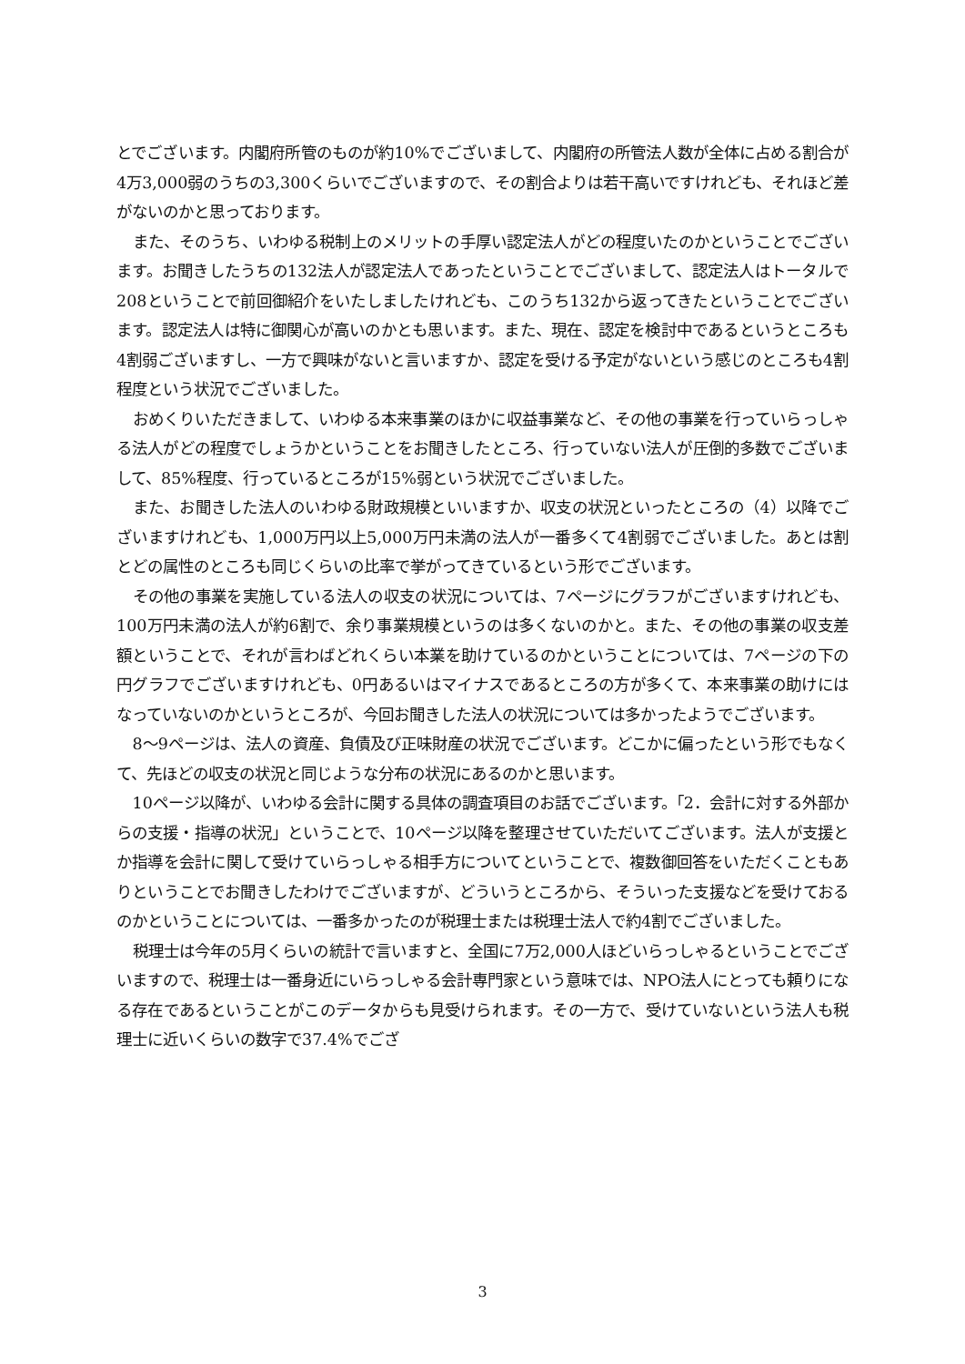とでございます。内閣府所管のものが約10%でございまして、内閣府の所管法人数が全体に占める割合が4万3,000弱のうちの3,300くらいでございますので、その割合よりは若干高いですけれども、それほど差がないのかと思っております。
また、そのうち、いわゆる税制上のメリットの手厚い認定法人がどの程度いたのかということでございます。お聞きしたうちの132法人が認定法人であったということでございまして、認定法人はトータルで208ということで前回御紹介をいたしましたけれども、このうち132から返ってきたということでございます。認定法人は特に御関心が高いのかとも思います。また、現在、認定を検討中であるというところも4割弱ございますし、一方で興味がないと言いますか、認定を受ける予定がないという感じのところも4割程度という状況でございました。
おめくりいただきまして、いわゆる本来事業のほかに収益事業など、その他の事業を行っていらっしゃる法人がどの程度でしょうかということをお聞きしたところ、行っていない法人が圧倒的多数でございまして、85%程度、行っているところが15%弱という状況でございました。
また、お聞きした法人のいわゆる財政規模といいますか、収支の状況といったところの（4）以降でございますけれども、1,000万円以上5,000万円未満の法人が一番多くて4割弱でございました。あとは割とどの属性のところも同じくらいの比率で挙がってきているという形でございます。
その他の事業を実施している法人の収支の状況については、7ページにグラフがございますけれども、100万円未満の法人が約6割で、余り事業規模というのは多くないのかと。また、その他の事業の収支差額ということで、それが言わばどれくらい本業を助けているのかということについては、7ページの下の円グラフでございますけれども、0円あるいはマイナスであるところの方が多くて、本来事業の助けにはなっていないのかというところが、今回お聞きした法人の状況については多かったようでございます。
8～9ページは、法人の資産、負債及び正味財産の状況でございます。どこかに偏ったという形でもなくて、先ほどの収支の状況と同じような分布の状況にあるのかと思います。
10ページ以降が、いわゆる会計に関する具体の調査項目のお話でございます。「2．会計に対する外部からの支援・指導の状況」ということで、10ページ以降を整理させていただいてございます。法人が支援とか指導を会計に関して受けていらっしゃる相手方についてということで、複数御回答をいただくこともありということでお聞きしたわけでございますが、どういうところから、そういった支援などを受けておるのかということについては、一番多かったのが税理士または税理士法人で約4割でございました。
税理士は今年の5月くらいの統計で言いますと、全国に7万2,000人ほどいらっしゃるということでございますので、税理士は一番身近にいらっしゃる会計専門家という意味では、NPO法人にとっても頼りになる存在であるということがこのデータからも見受けられます。その一方で、受けていないという法人も税理士に近いくらいの数字で37.4%でござ
3